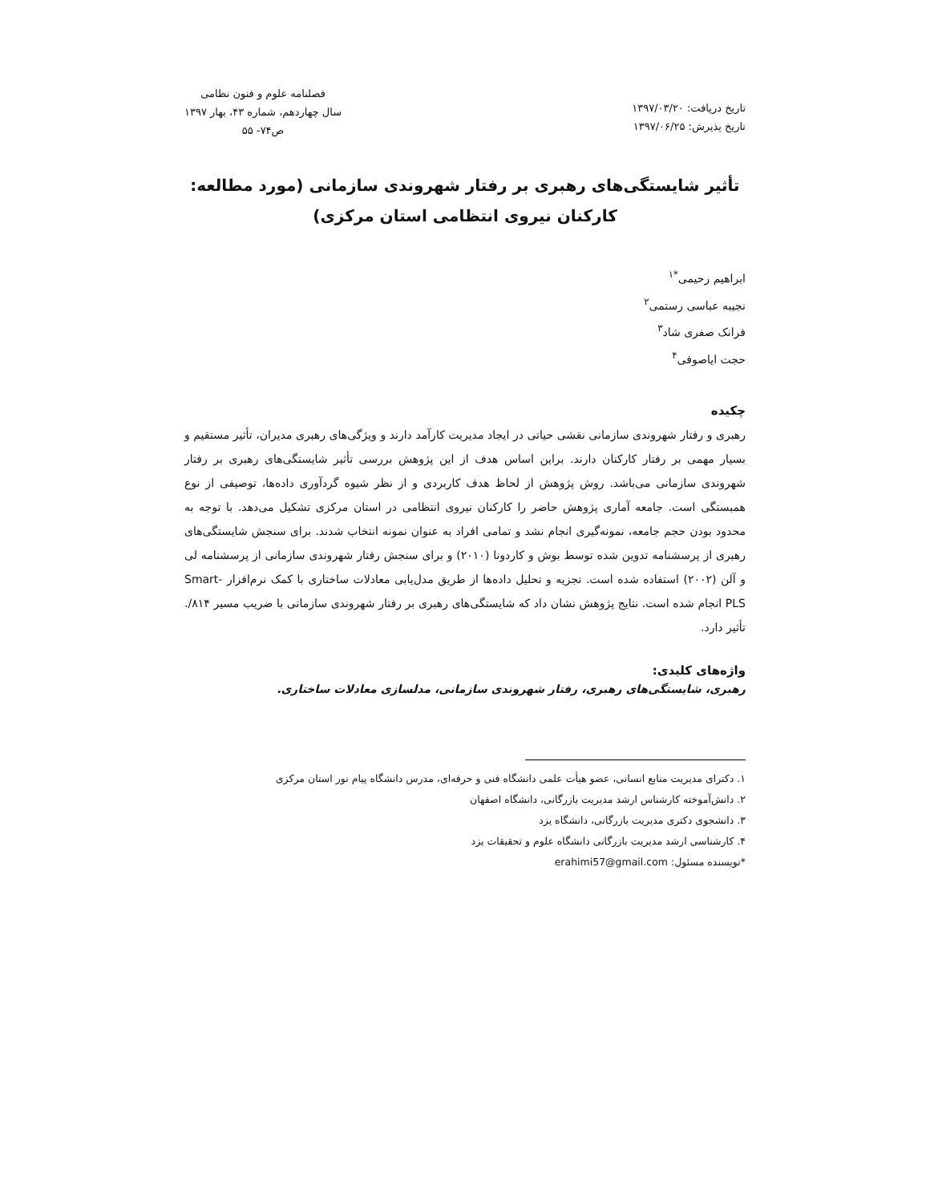تاریخ دریافت: ۱۳۹۷/۰۳/۲۰
تاریخ پذیرش: ۱۳۹۷/۰۶/۲۵
فصلنامه علوم و فنون نظامی
سال چهاردهم، شماره ۴۳، بهار ۱۳۹۷
ص۷۴- ۵۵
تأثیر شایستگی‌های رهبری بر رفتار شهروندی سازمانی (مورد مطالعه:
کارکنان نیروی انتظامی استان مرکزی)
ابراهیم رحیمی<sup>*۱</sup>
نجیبه عباسی رستمی<sup>۲</sup>
فرانک صفری شاد<sup>۳</sup>
حجت ایاصوفی<sup>۴</sup>
چکیده
رهبری و رفتار شهروندی سازمانی نقشی حیاتی در ایجاد مدیریت کارآمد دارند و ویژگی‌های رهبری مدیران، تأثیر مستقیم و بسیار مهمی بر رفتار کارکنان دارند. براین اساس هدف از این پژوهش بررسی تأثیر شایستگی‌های رهبری بر رفتار شهروندی سازمانی می‌باشد. روش پژوهش از لحاظ هدف کاربردی و از نظر شیوه گردآوری داده‌ها، توصیفی از نوع همبستگی است. جامعه آماری پژوهش حاضر را کارکنان نیروی انتظامی در استان مرکزی تشکیل می‌دهد. با توجه به محدود بودن حجم جامعه، نمونه‌گیری انجام نشد و تمامی افراد به عنوان نمونه انتخاب شدند. برای سنجش شایستگی‌های رهبری از پرسشنامه تدوین شده توسط بوش و کاردونا (۲۰۱۰) و برای سنجش رفتار شهروندی سازمانی از پرسشنامه لی و آلن (۲۰۰۲) استفاده شده است. تجزیه و تحلیل داده‌ها از طریق مدل‌یابی معادلات ساختاری با کمک نرم‌افزار Smart-PLS انجام شده است. نتایج پژوهش نشان داد که شایستگی‌های رهبری بر رفتار شهروندی سازمانی با ضریب مسیر ۸۱۴/. تأثیر دارد.
واژه‌های کلیدی:
رهبری، شایستگی‌های رهبری، رفتار شهروندی سازمانی، مدلسازی معادلات ساختاری.
۱. دکترای مدیریت منابع انسانی، عضو هیأت علمی دانشگاه فنی و حرفه‌ای، مدرس دانشگاه پیام نور استان مرکزی
۲. دانش‌آموخته کارشناس ارشد مدیریت بازرگانی، دانشگاه اصفهان
۳. دانشجوی دکتری مدیریت بازرگانی، دانشگاه یزد
۴. کارشناسی ارشد مدیریت بازرگانی دانشگاه علوم و تحقیقات یزد
*نویسنده مسئول: erahimi57@gmail.com